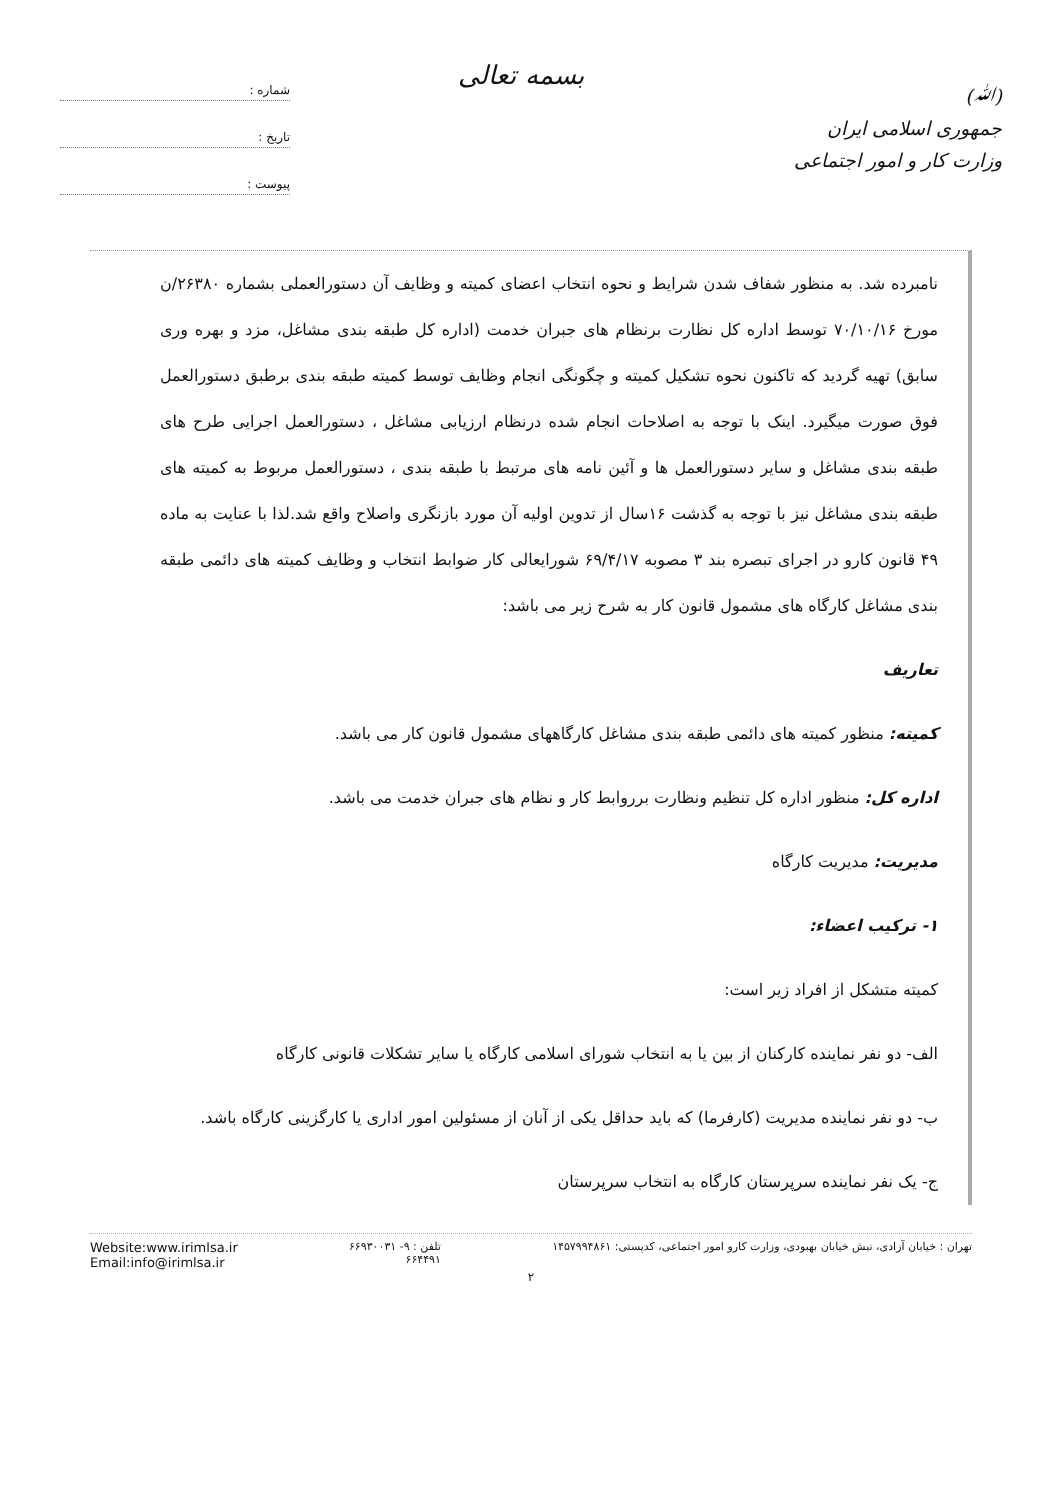(ﷲ)
جمهوری اسلامی ایران
وزارت کار و امور اجتماعی
بسمه تعالی
شماره :
تاریخ :
پیوست :
نامبرده شد. به منظور شفاف شدن شرایط و نحوه انتخاب اعضای کمیته و وظایف آن دستورالعملی بشماره ۲۶۳۸۰/ن مورخ ۷۰/۱۰/۱۶ توسط اداره کل نظارت برنظام های جبران خدمت (اداره کل طبقه بندی مشاغل، مزد و بهره وری سابق) تهیه گردید که تاکنون نحوه تشکیل کمیته و چگونگی انجام وظایف توسط کمیته طبقه بندی برطبق دستورالعمل فوق صورت میگیرد. اینک با توجه به اصلاحات انجام شده درنظام ارزیابی مشاغل ، دستورالعمل اجرایی طرح های طبقه بندی مشاغل و سایر دستورالعمل ها و آئین نامه های مرتبط با طبقه بندی ، دستورالعمل مربوط به کمیته های طبقه بندی مشاغل نیز با توجه به گذشت ۱۶سال از تدوین اولیه آن مورد بازنگری واصلاح واقع شد.لذا با عنایت به ماده ۴۹ قانون کارو در اجرای تبصره بند ۳ مصوبه ۶۹/۴/۱۷ شورایعالی کار ضوابط انتخاب و وظایف کمیته های دائمی طبقه بندی مشاغل کارگاه های مشمول قانون کار به شرح زیر می باشد:
تعاریف
کمیته: منظور کمیته های دائمی طبقه بندی مشاغل کارگاههای مشمول قانون کار می باشد.
اداره کل: منظور اداره کل تنظیم ونظارت برروابط کار و نظام های جبران خدمت می باشد.
مدیریت: مدیریت کارگاه
۱- ترکیب اعضاء:
کمیته متشکل از افراد زیر است:
الف- دو نفر نماینده کارکنان از بین یا به انتخاب شورای اسلامی کارگاه یا سایر تشکلات قانونی کارگاه
ب- دو نفر نماینده مدیریت (کارفرما) که باید حداقل یکی از آنان از مسئولین امور اداری یا کارگزینی کارگاه باشد.
ج- یک نفر نماینده سرپرستان کارگاه به انتخاب سرپرستان
تهران : خیابان آزادی، نبش خیابان بهبودی، وزارت کارو امور اجتماعی، کدپستی: ۱۴۵۷۹۹۴۸۶۱
تلفن : ۹- ۶۶۹۳۰۰۳۱
۶۶۴۴۹۱
Website:www.irimlsa.ir
Email:info@irimlsa.ir
۲